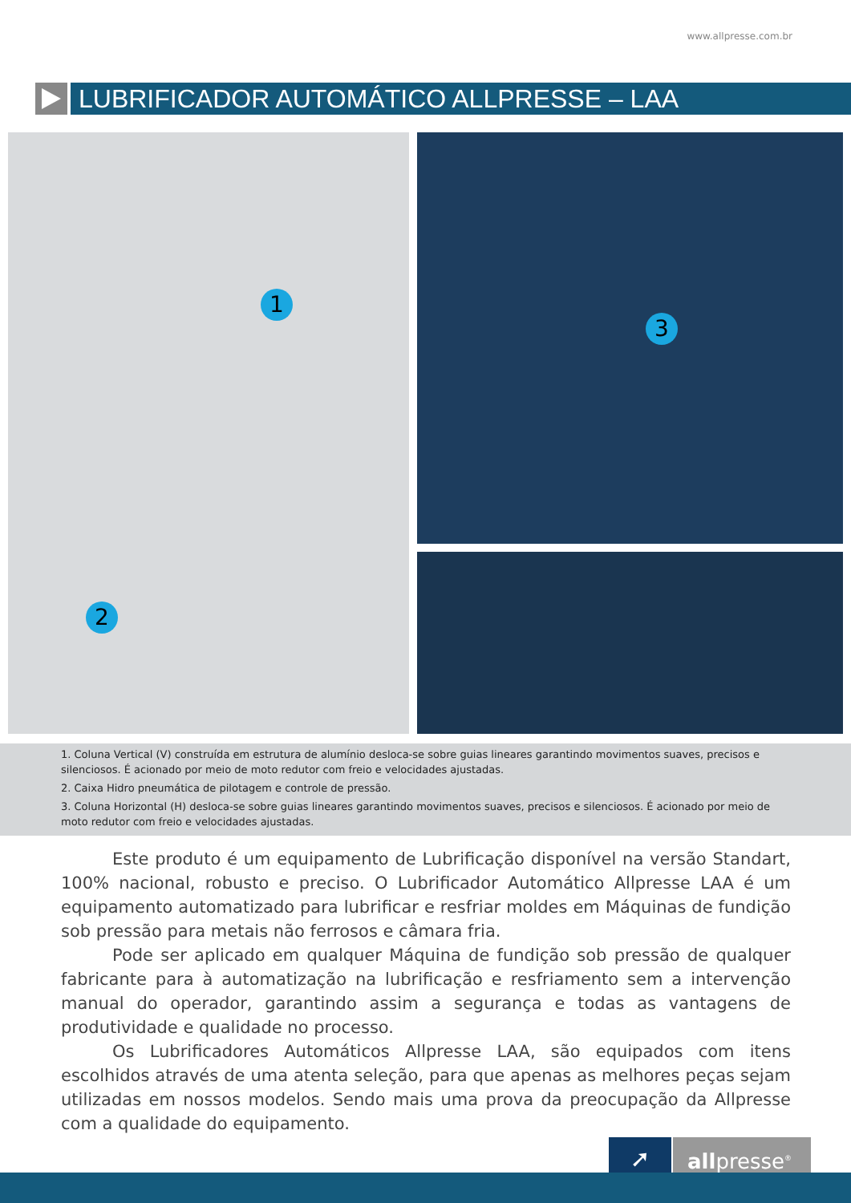www.allpresse.com.br
LUBRIFICADOR AUTOMÁTICO ALLPRESSE – LAA
1
2
3
1. Coluna Vertical (V) construída em estrutura de alumínio desloca-se sobre guias lineares garantindo movimentos suaves, precisos e silenciosos. É acionado por meio de moto redutor com freio e velocidades ajustadas.
2. Caixa Hidro pneumática de pilotagem e controle de pressão.
3. Coluna Horizontal (H) desloca-se sobre guias lineares garantindo movimentos suaves, precisos e silenciosos. É acionado por meio de moto redutor com freio e velocidades ajustadas.
Este produto é um equipamento de Lubrificação disponível na versão Standart, 100% nacional, robusto e preciso. O Lubrificador Automático Allpresse LAA é um equipamento automatizado para lubrificar e resfriar moldes em Máquinas de fundição sob pressão para metais não ferrosos e câmara fria.
Pode ser aplicado em qualquer Máquina de fundição sob pressão de qualquer fabricante para à automatização na lubrificação e resfriamento sem a intervenção manual do operador, garantindo assim a segurança e todas as vantagens de produtividade e qualidade no processo.
Os Lubrificadores Automáticos Allpresse LAA, são equipados com itens escolhidos através de uma atenta seleção, para que apenas as melhores peças sejam utilizadas em nossos modelos. Sendo mais uma prova da preocupação da Allpresse com a qualidade do equipamento.
➚
allpresse<sup>®</sup>